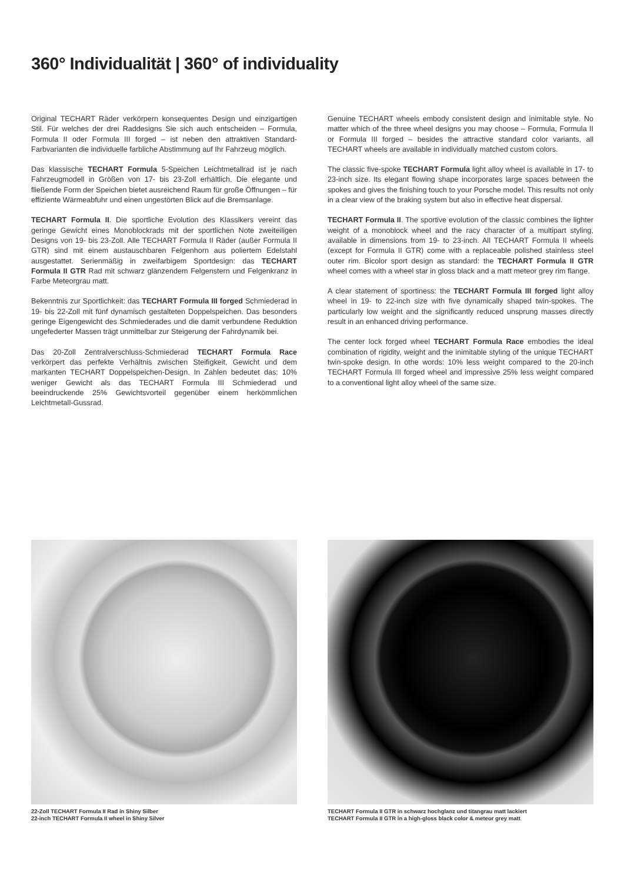360° Individualität | 360° of individuality
Original TECHART Räder verkörpern konsequentes Design und einzigartigen Stil. Für welches der drei Raddesigns Sie sich auch entscheiden – Formula, Formula II oder Formula III forged – ist neben den attraktiven Standard-Farbvarianten die individuelle farbliche Abstimmung auf Ihr Fahrzeug möglich.
Das klassische TECHART Formula 5-Speichen Leichtmetallrad ist je nach Fahrzeugmodell in Größen von 17- bis 23-Zoll erhältlich. Die elegante und fließende Form der Speichen bietet ausreichend Raum für große Öffnungen – für effiziente Wärmeabfuhr und einen ungestörten Blick auf die Bremsanlage.
TECHART Formula II. Die sportliche Evolution des Klassikers vereint das geringe Gewicht eines Monoblockrads mit der sportlichen Note zweiteiligen Designs von 19- bis 23-Zoll. Alle TECHART Formula II Räder (außer Formula II GTR) sind mit einem austauschbaren Felgenhorn aus poliertem Edelstahl ausgestattet. Serienmäßig in zweifarbigem Sportdesign: das TECHART Formula II GTR Rad mit schwarz glänzendem Felgenstern und Felgenkranz in Farbe Meteorgrau matt.
Bekenntnis zur Sportlichkeit: das TECHART Formula III forged Schmiederad in 19- bis 22-Zoll mit fünf dynamisch gestalteten Doppelspeichen. Das besonders geringe Eigengewicht des Schmiederades und die damit verbundene Reduktion ungefederter Massen trägt unmittelbar zur Steigerung der Fahrdynamik bei.
Das 20-Zoll Zentralverschluss-Schmiederad TECHART Formula Race verkörpert das perfekte Verhältnis zwischen Steifigkeit, Gewicht und dem markanten TECHART Doppelspeichen-Design. In Zahlen bedeutet das: 10% weniger Gewicht als das TECHART Formula III Schmiederad und beeindruckende 25% Gewichtsvorteil gegenüber einem herkömmlichen Leichtmetall-Gussrad.
Genuine TECHART wheels embody consistent design and inimitable style. No matter which of the three wheel designs you may choose – Formula, Formula II or Formula III forged – besides the attractive standard color variants, all TECHART wheels are available in individually matched custom colors.
The classic five-spoke TECHART Formula light alloy wheel is available in 17- to 23-inch size. Its elegant flowing shape incorporates large spaces between the spokes and gives the finishing touch to your Porsche model. This results not only in a clear view of the braking system but also in effective heat dispersal.
TECHART Formula II. The sportive evolution of the classic combines the lighter weight of a monoblock wheel and the racy character of a multipart styling, available in dimensions from 19- to 23-inch. All TECHART Formula II wheels (except for Formula II GTR) come with a replaceable polished stainless steel outer rim. Bicolor sport design as standard: the TECHART Formula II GTR wheel comes with a wheel star in gloss black and a matt meteor grey rim flange.
A clear statement of sportiness: the TECHART Formula III forged light alloy wheel in 19- to 22-inch size with five dynamically shaped twin-spokes. The particularly low weight and the significantly reduced unsprung masses directly result in an enhanced driving performance.
The center lock forged wheel TECHART Formula Race embodies the ideal combination of rigidity, weight and the inimitable styling of the unique TECHART twin-spoke design. In othe words: 10% less weight compared to the 20-inch TECHART Formula III forged wheel and impressive 25% less weight compared to a conventional light alloy wheel of the same size.
22-Zoll TECHART Formula II Rad in Shiny Silber
22-inch TECHART Formula II wheel in Shiny Silver
TECHART Formula II GTR in schwarz hochglanz und titangrau matt lackiert
TECHART Formula II GTR in a high-gloss black color & meteor grey matt